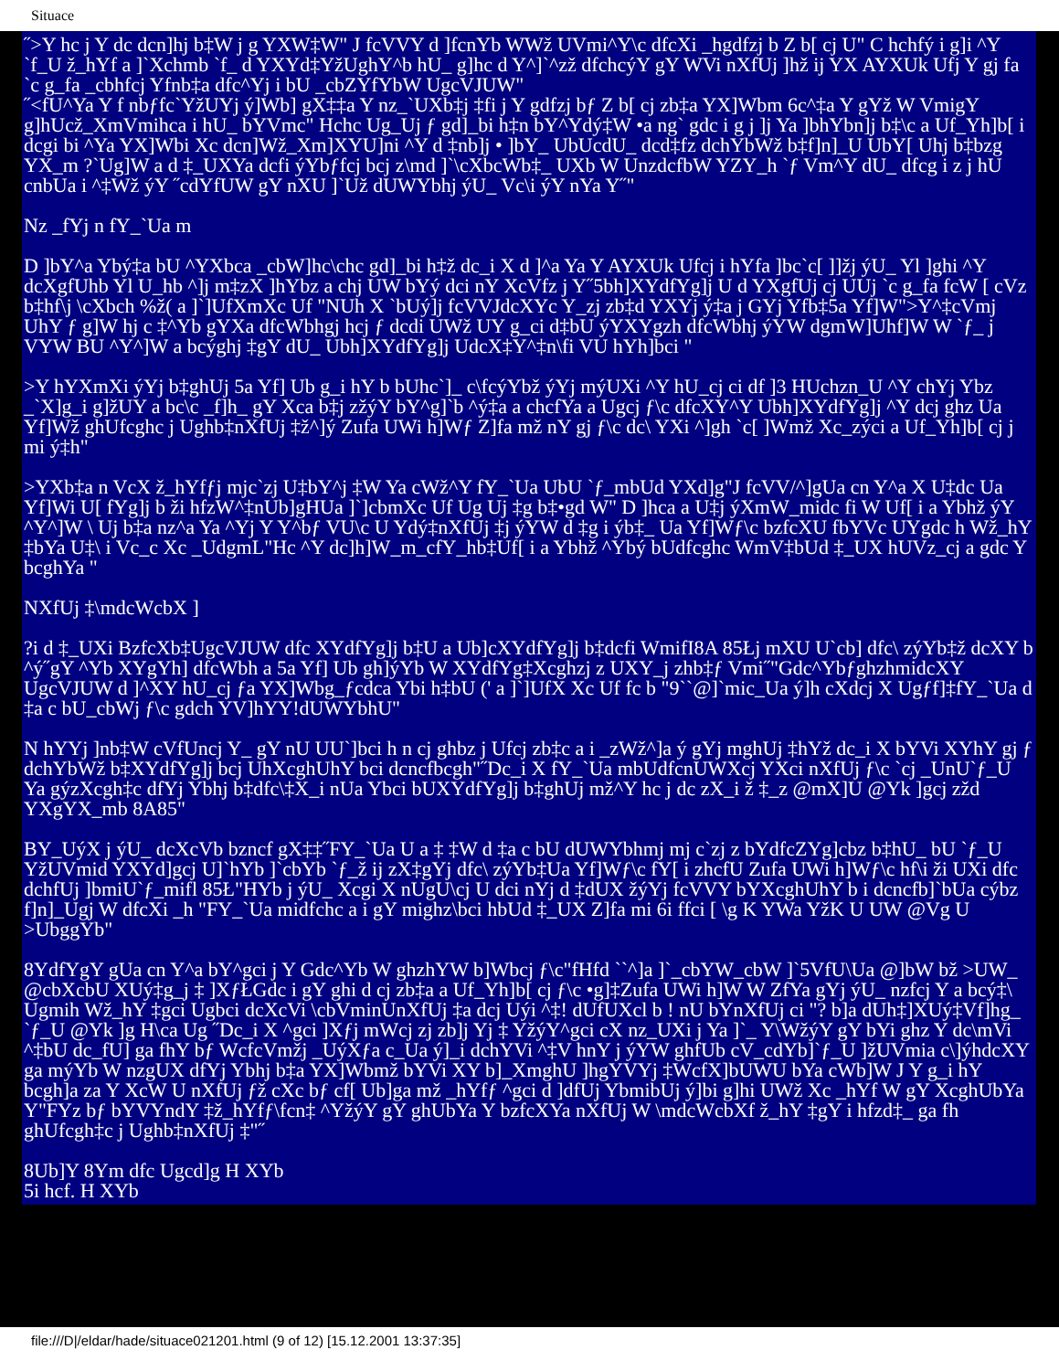Situace
˝>Y hc j Y dc dcn]hj b‡W j g YXW‡W" J fcVVY d ]fcnYb WWž UVmi^Y\c dfcXi _hgdfzj b Z b[ cj U" C hchfý i g]i ^Y `f_U ž_hYf a ]`Xchmb `f_ d YXYd‡YžUghY^b hU_ g]hc d Y^]`^zž dfchcýY gY WVi nXfUj ]hž ij YX AYXUk Ufj Y gj fa `c g_fa _cbhfcj Yfnb‡a dfc^Yj i bU _cbZYfYbW UgcVJUW"
˝<fU^Ya Y f nbƒfc`YžUYj ý]Wb] gX‡‡a Y nz_`UXb‡j ‡fi j Y gdfzj bƒ Z b[ cj zb‡a YX]Wbm 6c^‡a Y gYž W VmigY g]hUcž_XmVmihca i hU_ bYVmc" Hchc Ug_Uj ƒ gd]_bi h‡n bY^Ydý‡W •a ng` gdc i g j ]j Ya ]bhYbn]j b‡\c a Uf_Yh]b[ i dcgi bi ^Ya YX]Wbi Xc dcn]Wž_Xm]XYU]ni ^Y d ‡nb]j • ]bY_ UbUcdU_ dcd‡fz dchYbWž b‡f]n]_U UbY[ Uhj b‡bzg YX_m ?`Ug]W a d ‡_UXYa dcfi ýYbƒfcj bcj z\md ]`\cXbcWb‡_ UXb W UnzdcfbW YZY_h `ƒ Vm^Y dU_ dfcg i z j hU cnbUa i ^‡Wž ýY ˝cdYfUW gY nXU ]`Už dUWYbhj ýU_ Vc\i ýY nYa Y˝"
Nz _fYj n fY_`Ua m
D ]bY^a Ybý‡a bU ^YXbca _cbW]hc\chc gd]_bi h‡ž dc_i X d ]^a Ya Y AYXUk Ufcj i hYfa ]bc`c[ ]]žj ýU_ Yl ]ghi ^Y dcXgfUhb Yl U_hb ^]j m‡zX ]hYbz a chj UW bYý dci nY XcVfz j Y˝5bh]XYdfYg]j U d YXgfUj cj UUj `c g_fa fcW [ cVz b‡hf\j \cXbch %ž( a ]`]UfXmXc Uf "NUh X `bUý]j fcVVJdcXYc Y_zj zb‡d YXYj ý‡a j GYj Yfb‡5a Yf]W">Y^‡cVmj UhY ƒ g]W hj c ‡^Yb gYXa dfcWbhgj hcj ƒ dcdi UWž UY g_ci d‡bU ýYXYgzh dfcWbhj ýYW dgmW]Uhf]W W `ƒ_ j VYW BU ^Y^]W a bcýghj ‡gY dU_ Ubh]XYdfYg]j UdcX‡Y^‡n\fi VU hYh]bci "
>Y hYXmXi ýYj b‡ghUj 5a Yf] Ub g_i hY b bUhc`]_ c\fcýYbž ýYj mýUXi ^Y hU_cj ci df ]3 HUchzn_U ^Y chYj Ybz _`X]g_i g]žUY a bc\c _f]h_ gY Xca b‡j zžýY bY^g]`b ^ý‡a a chcfYa a Ugcj ƒ\c dfcXY^Y Ubh]XYdfYg]j ^Y dcj ghz Ua Yf]Wž ghUfcghc j Ughb‡nXfUj ‡ž^]ý Zufa UWi h]Wƒ Z]fa mž nY gj ƒ\c dc\ YXi ^]gh `c[ ]Wmž Xc_zýci a Uf_Yh]b[ cj j mi ý‡h"
>YXb‡a n VcX ž_hYfƒj mjc`zj U‡bY^j ‡W Ya cWž^Y fY_`Ua UbU `ƒ_mbUd YXd]g"J fcVV/^]gUa cn Y^a X U‡dc Ua Yf]Wi U[ fYg]j b ži hfzW^‡nUb]gHUa ]`]cbmXc Uf Ug Uj ‡g b‡•gd W" D ]hca a U‡j ýXmW_midc fi W Uf[ i a Ybhž ýY ^Y^]W \ Uj b‡a nz^a Ya ^Yj Y Y^bƒ VU\c U Ydý‡nXfUj ‡j ýYW d ‡g i ýb‡_ Ua Yf]Wƒ\c bzfcXU fbYVc UYgdc h Wž_hY ‡bYa U‡\ i Vc_c Xc _UdgmL"Hc ^Y dc]h]W_m_cfY_hb‡Uf[ i a Ybhž ^Ybý bUdfcghc WmV‡bUd ‡_UX hUVz_cj a gdc Y bcghYa "
NXfUj ‡\mdcWcbX ]
?i d ‡_UXi BzfcXb‡UgcVJUW dfc XYdfYg]j b‡U a Ub]cXYdfYg]j b‡dcfi WmifI8A 85Łj mXU U`cb] dfc\ zýYb‡ž dcXY b ^ý˝gY ^Yb XYgYh] dfcWbh a 5a Yf] Ub gh]ýYb W XYdfYg‡Xcghzj z UXY_j zhb‡ƒ Vmi˝"Gdc^YbƒghzhmidcXY UgcVJUW d ]^XY hU_cj ƒa YX]Wbg_ƒcdca Ybi h‡bU (' a ]`]UfX Xc Uf fc b "9``@]`mic_Ua ý]h cXdcj X Ugƒf]‡fY_`Ua d ‡a c bU_cbWj ƒ\c gdch YV]hYY!dUWYbhU"
N hYYj ]nb‡W cVfUncj Y_ gY nU UU`]bci h n cj ghbz j Ufcj zb‡c a i _zWž^]a ý gYj mghUj ‡hYž dc_i X bYVi XYhY gj ƒ dchYbWž b‡XYdfYg]j bcj UhXcghUhY bci dcncfbcgh"˝Dc_i X fY_`Ua mbUdfcnUWXcj YXci nXfUj ƒ\c `cj _UnU`ƒ_U Ya gýzXcgh‡c dfYj Ybhj b‡dfc\‡X_i nUa Ybci bUXYdfYg]j b‡ghUj mž^Y hc j dc zX_i ž ‡_z @mX]U @Yk ]gcj zžd YXgYX_mb 8A85"
BY_UýX j ýU_ dcXcVb bzncf gX‡‡˝FY_`Ua U a ‡ ‡W d ‡a c bU dUWYbhmj mj c`zj z bYdfcZYg]cbz b‡hU_ bU `ƒ_U YžUVmid YXYd]gcj U]`hYb ]`cbYb `ƒ_ž ij zX‡gYj dfc\ zýYb‡Ua Yf]Wƒ\c fY[ i zhcfU Zufa UWi h]Wƒ\c hf\i ži UXi dfc dchfUj ]bmiU`ƒ_mifl 85Ł"HYb j ýU_ Xcgi X nUgU\cj U dci nYj d ‡dUX žýYj fcVVY bYXcghUhY b i dcncfb]`bUa cýbz f]n]_Ugj W dfcXi _h "FY_`Ua midfchc a i gY mighz\bci hbUd ‡_UX Z]fa mi 6i ffci [ \g K YWa YžK U UW @Vg U >UbggYb"
8YdfYgY gUa cn Y^a bY^gci j Y Gdc^Yb W ghzhYW b]Wbcj ƒ\c"fHfd ``^]a ]`_cbYW_cbW ]`5VfU\Ua @]bW bž >UW_ @cbXcbU XUý‡g_j ‡ ]XƒŁGdc i gY ghi d cj zb‡a a Uf_Yh]b[ cj ƒ\c •g]‡Zufa UWi h]W W ZfYa gYj ýU_ nzfcj Y a bcý‡\ Ugmih Wž_hY ‡gci Ugbci dcXcVi \cbVminUnXfUj ‡a dcj Uýi ^‡! dUfUXcl b ! nU bYnXfUj ci "? b]a dUh‡]XUý‡Vf]hg_ `ƒ_U @Yk ]g H\ca Ug ˝Dc_i X ^gci ]Xƒj mWcj zj zb]j Yj ‡ YžýY^gci cX nz_UXi j Ya ]`_ Y\WžýY gY bYi ghz Y dc\mVi ^‡bU dc_fU] ga fhY bƒ WcfcVmžj _UýXƒa c_Ua ý]_i dchYVi ^‡V hnY j ýYW ghfUb cV_cdYb]`ƒ_U ]žUVmia c\]ýhdcXY ga mýYb W nzgUX dfYj Ybhj b‡a YX]Wbmž bYVi XY b]_XmghU ]hgYVYj ‡WcfX]bUWU bYa cWb]W J Y g_i hY bcgh]a za Y XcW U nXfUj ƒž cXc bƒ cf[ Ub]ga mž _hYfƒ ^gci d ]dfUj YbmibUj ý]bi g]hi UWž Xc _hYf W gY XcghUbYa Y"FYz bƒ bYVYndY ‡ž_hYfƒ\fcn‡ ^YžýY gY ghUbYa Y bzfcXYa nXfUj W \mdcWcbXf ž_hY ‡gY i hfzd‡_ ga fh ghUfcgh‡c j Ughb‡nXfUj ‡"˝
8Ub]Y 8Ym dfc Ugcd]g H XYb
5i hcf. H XYb
file:///D|/eldar/hade/situace021201.html (9 of 12) [15.12.2001 13:37:35]